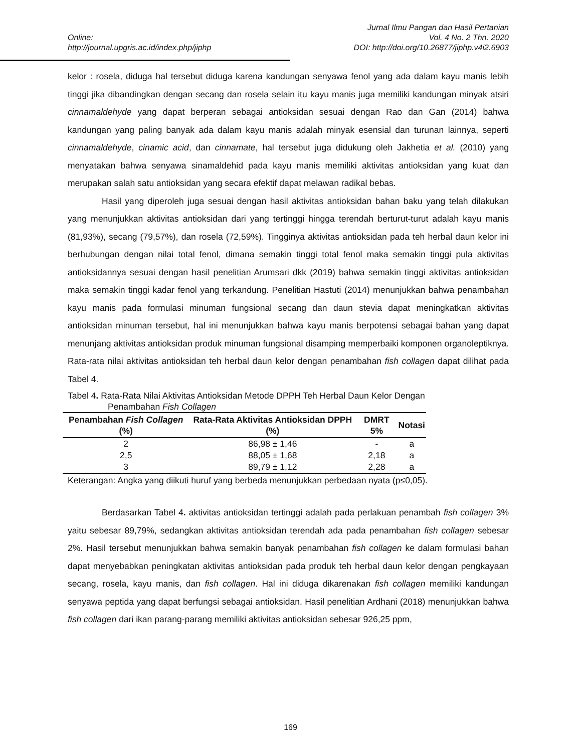Jurnal Ilmu Pangan dan Hasil Pertanian
Online: Vol. 4 No. 2 Thn. 2020
http://journal.upgris.ac.id/index.php/jiphp DOI: http://doi.org/10.26877/jiphp.v4i2.6903
kelor : rosela, diduga hal tersebut diduga karena kandungan senyawa fenol yang ada dalam kayu manis lebih tinggi jika dibandingkan dengan secang dan rosela selain itu kayu manis juga memiliki kandungan minyak atsiri cinnamaldehyde yang dapat berperan sebagai antioksidan sesuai dengan Rao dan Gan (2014) bahwa kandungan yang paling banyak ada dalam kayu manis adalah minyak esensial dan turunan lainnya, seperti cinnamaldehyde, cinamic acid, dan cinnamate, hal tersebut juga didukung oleh Jakhetia et al. (2010) yang menyatakan bahwa senyawa sinamaldehid pada kayu manis memiliki aktivitas antioksidan yang kuat dan merupakan salah satu antioksidan yang secara efektif dapat melawan radikal bebas.
Hasil yang diperoleh juga sesuai dengan hasil aktivitas antioksidan bahan baku yang telah dilakukan yang menunjukkan aktivitas antioksidan dari yang tertinggi hingga terendah berturut-turut adalah kayu manis (81,93%), secang (79,57%), dan rosela (72,59%). Tingginya aktivitas antioksidan pada teh herbal daun kelor ini berhubungan dengan nilai total fenol, dimana semakin tinggi total fenol maka semakin tinggi pula aktivitas antioksidannya sesuai dengan hasil penelitian Arumsari dkk (2019) bahwa semakin tinggi aktivitas antioksidan maka semakin tinggi kadar fenol yang terkandung. Penelitian Hastuti (2014) menunjukkan bahwa penambahan kayu manis pada formulasi minuman fungsional secang dan daun stevia dapat meningkatkan aktivitas antioksidan minuman tersebut, hal ini menunjukkan bahwa kayu manis berpotensi sebagai bahan yang dapat menunjang aktivitas antioksidan produk minuman fungsional disamping memperbaiki komponen organoleptiknya. Rata-rata nilai aktivitas antioksidan teh herbal daun kelor dengan penambahan fish collagen dapat dilihat pada Tabel 4.
Tabel 4. Rata-Rata Nilai Aktivitas Antioksidan Metode DPPH Teh Herbal Daun Kelor Dengan
Penambahan Fish Collagen
| Penambahan Fish Collagen (%) | Rata-Rata Aktivitas Antioksidan DPPH (%) | DMRT 5% | Notasi |
| --- | --- | --- | --- |
| 2 | 86,98 ± 1,46 | - | a |
| 2,5 | 88,05 ± 1,68 | 2,18 | a |
| 3 | 89,79 ± 1,12 | 2,28 | a |
Keterangan: Angka yang diikuti huruf yang berbeda menunjukkan perbedaan nyata (p≤0,05).
Berdasarkan Tabel 4. aktivitas antioksidan tertinggi adalah pada perlakuan penambah fish collagen 3% yaitu sebesar 89,79%, sedangkan aktivitas antioksidan terendah ada pada penambahan fish collagen sebesar 2%. Hasil tersebut menunjukkan bahwa semakin banyak penambahan fish collagen ke dalam formulasi bahan dapat menyebabkan peningkatan aktivitas antioksidan pada produk teh herbal daun kelor dengan pengkayaan secang, rosela, kayu manis, dan fish collagen. Hal ini diduga dikarenakan fish collagen memiliki kandungan senyawa peptida yang dapat berfungsi sebagai antioksidan. Hasil penelitian Ardhani (2018) menunjukkan bahwa fish collagen dari ikan parang-parang memiliki aktivitas antioksidan sebesar 926,25 ppm,
169